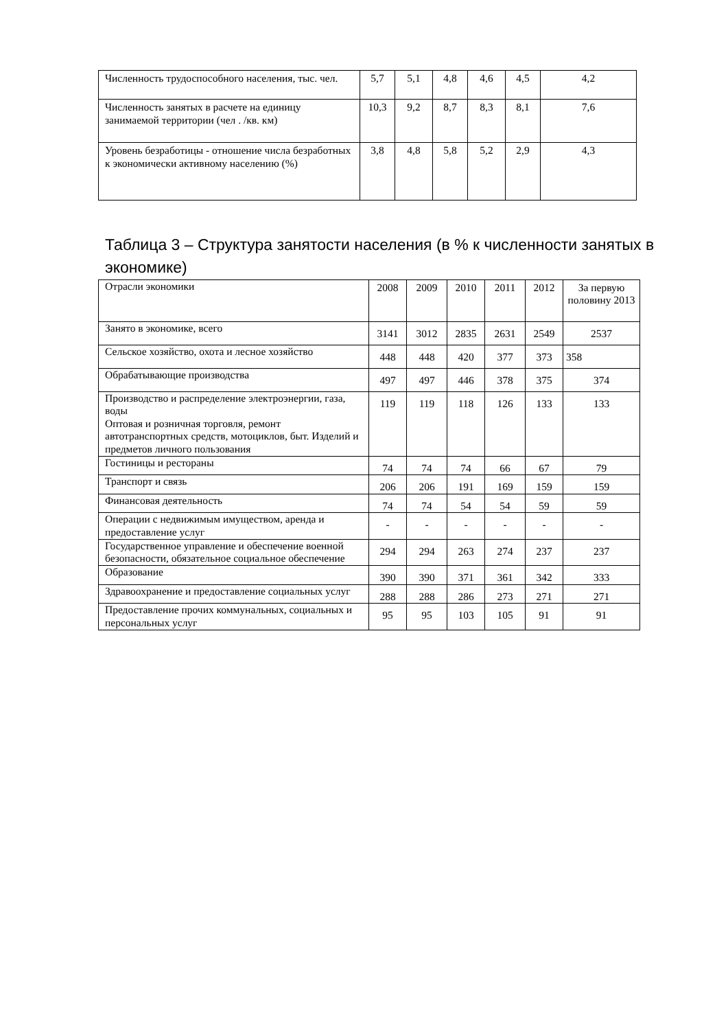| Численность трудоспособного населения, тыс. чел. | 5,7 | 5,1 | 4,8 | 4,6 | 4,5 | 4,2 |
| Численность занятых в расчете на единицу занимаемой территории (чел . /кв. км) | 10,3 | 9,2 | 8,7 | 8,3 | 8,1 | 7,6 |
| Уровень безработицы - отношение числа безработных к экономически активному населению (%) | 3,8 | 4,8 | 5,8 | 5,2 | 2,9 | 4,3 |
Таблица 3 – Структура занятости населения (в % к численности занятых в экономике)
| Отрасли экономики | 2008 | 2009 | 2010 | 2011 | 2012 | За первую половину 2013 |
| --- | --- | --- | --- | --- | --- | --- |
| Занято в экономике, всего | 3141 | 3012 | 2835 | 2631 | 2549 | 2537 |
| Сельское хозяйство, охота и лесное хозяйство | 448 | 448 | 420 | 377 | 373 | 358 |
| Обрабатывающие производства | 497 | 497 | 446 | 378 | 375 | 374 |
| Производство и распределение электроэнергии, газа, воды Оптовая и розничная торговля, ремонт автотранспортных средств, мотоциклов, быт. Изделий и предметов личного пользования | 119 | 119 | 118 | 126 | 133 | 133 |
| Гостиницы и рестораны | 74 | 74 | 74 | 66 | 67 | 79 |
| Транспорт и связь | 206 | 206 | 191 | 169 | 159 | 159 |
| Финансовая деятельность | 74 | 74 | 54 | 54 | 59 | 59 |
| Операции с недвижимым имуществом, аренда и предоставление услуг | - | - | - | - | - | - |
| Государственное управление и обеспечение военной безопасности, обязательное социальное обеспечение | 294 | 294 | 263 | 274 | 237 | 237 |
| Образование | 390 | 390 | 371 | 361 | 342 | 333 |
| Здравоохранение и предоставление социальных услуг | 288 | 288 | 286 | 273 | 271 | 271 |
| Предоставление прочих коммунальных, социальных и персональных услуг | 95 | 95 | 103 | 105 | 91 | 91 |